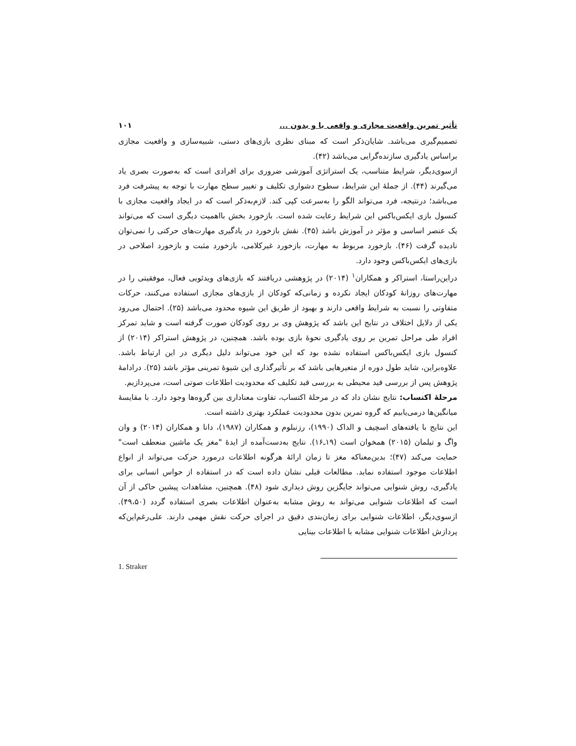تأثیر تمرین واقعیت مجازی و واقعی با و بدون ... ۱۰۱
تصمیم‌گیری می‌باشد. شایان‌ذکر است که مبنای نظری بازی‌های دستی، شبیه‌سازی و واقعیت مجازی براساس یادگیری سازنده‌گرایی می‌باشد (۴۲).
ازسوی‌دیگر، شرایط متناسب، یک استراتژی آموزشی ضروری برای افرادی است که به‌صورت بصری یاد می‌گیرند (۴۴). از جملهٔ این شرایط، سطوح دشواری تکلیف و تغییر سطح مهارت با توجه به پیشرفت فرد می‌باشد؛ درنتیجه، فرد می‌تواند الگو را به‌سرعت کپی کند. لازم‌به‌ذکر است که در ایجاد واقعیت مجازی با کنسول بازی ایکس‌باکس این شرایط رعایت شده است. بازخورد بخش بااهمیت دیگری است که می‌تواند یک عنصر اساسی و مؤثر در آموزش باشد (۴۵). نقش بازخورد در یادگیری مهارت‌های حرکتی را نمی‌توان نادیده گرفت (۴۶). بازخورد مربوط به مهارت، بازخورد غیرکلامی، بازخورد مثبت و بازخورد اصلاحی در بازی‌های ایکس‌باکس وجود دارد.
دراین‌راستا، استراکر و همکاران<sup>۱</sup> (۲۰۱۴) در پژوهشی دریافتند که بازی‌های ویدئویی فعال، موفقیتی را در مهارت‌های روزانهٔ کودکان ایجاد نکرده و زمانی‌که کودکان از بازی‌های مجازی استفاده می‌کنند، حرکات متفاوتی را نسبت به شرایط واقعی دارند و بهبود از طریق این شیوه محدود می‌باشد (۲۵). احتمال می‌رود یکی از دلایل اختلاف در نتایج این باشد که پژوهش وی بر روی کودکان صورت گرفته است و شاید تمرکز افراد طی مراحل تمرین بر روی یادگیری نحوهٔ بازی بوده باشد. همچنین، در پژوهش استراکر (۲۰۱۴) از کنسول بازی ایکس‌باکس استفاده نشده بود که این خود می‌تواند دلیل دیگری در این ارتباط باشد. علاوه‌براین، شاید طول دوره از متغیرهایی باشد که بر تأثیرگذاری این شیوهٔ تمرینی مؤثر باشد (۲۵). درادامهٔ پژوهش پس از بررسی قید محیطی به بررسی قید تکلیف که محدودیت اطلاعات صوتی است، می‌پردازیم.
مرحلهٔ اکتساب: نتایج نشان داد که در مرحلهٔ اکتساب، تفاوت معناداری بین گروه‌ها وجود دارد. با مقایسهٔ میانگین‌ها درمی‌یابیم که گروه تمرین بدون محدودیت عملکرد بهتری داشته است.
این نتایج با یافته‌های اسچیف و الداک (۱۹۹۰)، رزنبلوم و همکاران (۱۹۸۷)، دانا و همکاران (۲۰۱۴) و وان واگ و تیلمان (۲۰۱۵) همخوان است (۱۹ـ۱۶). نتایج به‌دست‌آمده از ایدهٔ "مغز یک ماشین منعطف است" حمایت می‌کند (۴۷)؛ بدین‌معناکه مغز تا زمان ارائهٔ هرگونه اطلاعات درمورد حرکت می‌تواند از انواع اطلاعات موجود استفاده نماید. مطالعات قبلی نشان داده است که در استفاده از حواس انسانی برای یادگیری، روش شنوایی می‌تواند جایگزین روش دیداری شود (۴۸). همچنین، مشاهدات پیشین حاکی از آن است که اطلاعات شنوایی می‌تواند به روش مشابه به‌عنوان اطلاعات بصری استفاده گردد (۴۹،۵۰). ازسوی‌دیگر، اطلاعات شنوایی برای زمان‌بندی دقیق در اجرای حرکت نقش مهمی دارند. علی‌رغم‌این‌که پردازش اطلاعات شنوایی مشابه با اطلاعات بینایی
1. Straker